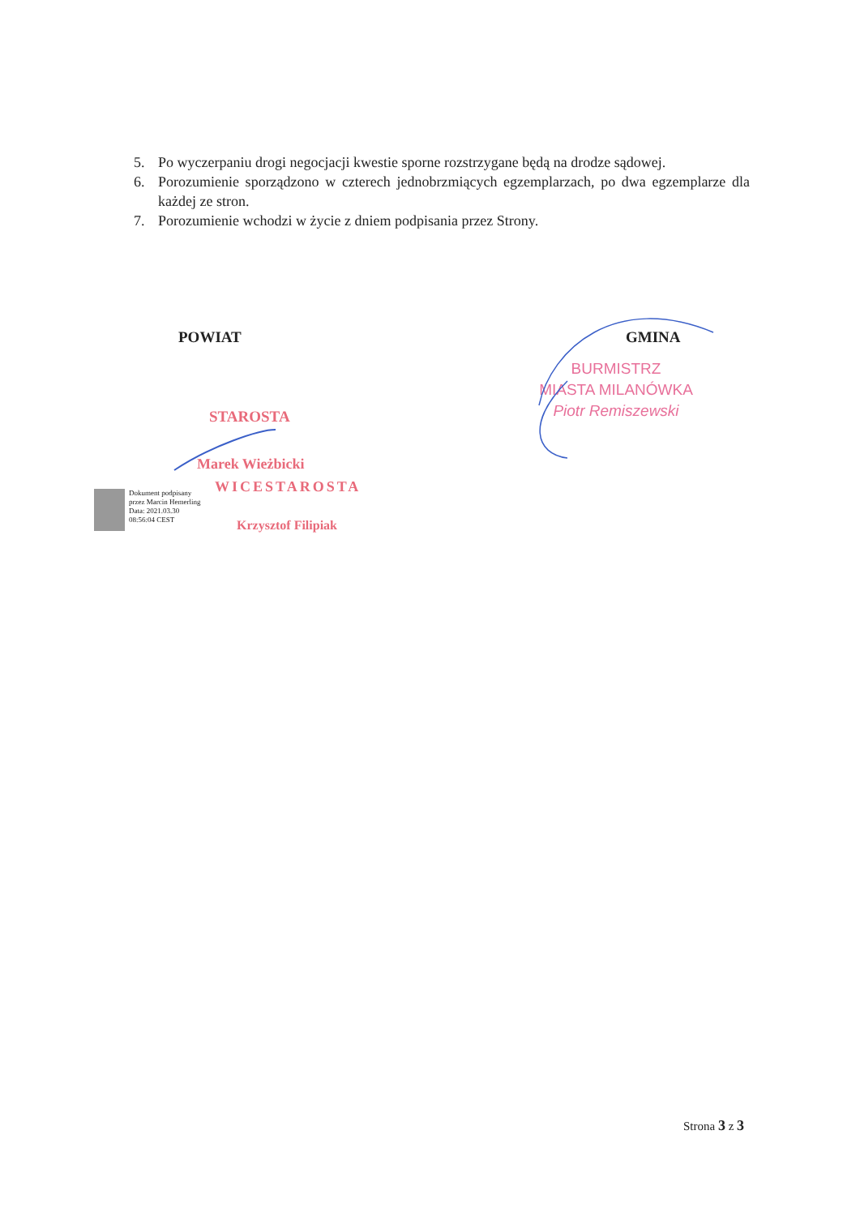5. Po wyczerpaniu drogi negocjacji kwestie sporne rozstrzygane będą na drodze sądowej.
6. Porozumienie sporządzono w czterech jednobrzmiących egzemplarzach, po dwa egzemplarze dla każdej ze stron.
7. Porozumienie wchodzi w życie z dniem podpisania przez Strony.
POWIAT GMINA
BURMISTRZ
MIASTA MILANÓWKA
Piotr Remiszewski
STAROSTA
Marek Wieżbicki
WICESTAROSTA
Krzysztof Filipiak
Dokument podpisany
przez Marcin Hemerling
Data: 2021.03.30
08:56:04 CEST
Strona 3 z 3